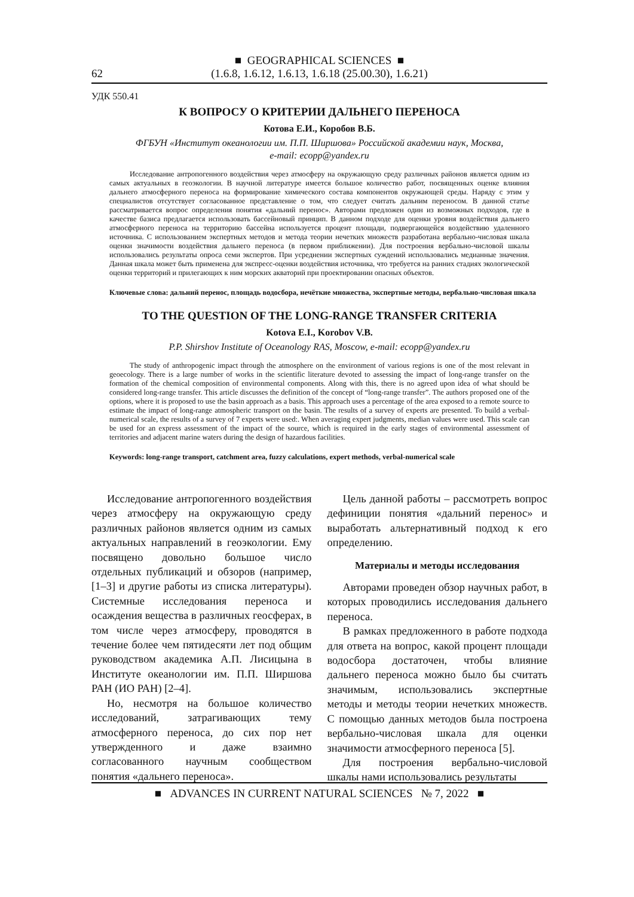62
■ GEOGRAPHICAL SCIENCES ■
(1.6.8, 1.6.12, 1.6.13, 1.6.18 (25.00.30), 1.6.21)
УДК 550.41
К ВОПРОСУ О КРИТЕРИИ ДАЛЬНЕГО ПЕРЕНОСА
Котова Е.И., Коробов В.Б.
ФГБУН «Институт океанологии им. П.П. Ширшова» Российской академии наук, Москва,
e-mail: ecopp@yandex.ru
Исследование антропогенного воздействия через атмосферу на окружающую среду различных районов является одним из самых актуальных в геоэкологии. В научной литературе имеется большое количество работ, посвященных оценке влияния дальнего атмосферного переноса на формирование химического состава компонентов окружающей среды. Наряду с этим у специалистов отсутствует согласованное представление о том, что следует считать дальним переносом. В данной статье рассматривается вопрос определения понятия «дальний перенос». Авторами предложен один из возможных подходов, где в качестве базиса предлагается использовать бассейновый принцип. В данном подходе для оценки уровня воздействия дальнего атмосферного переноса на территорию бассейна используется процент площади, подвергающейся воздействию удаленного источника. С использованием экспертных методов и метода теории нечетких множеств разработана вербально-числовая шкала оценки значимости воздействия дальнего переноса (в первом приближении). Для построения вербально-числовой шкалы использовались результаты опроса семи экспертов. При усреднении экспертных суждений использовались медианные значения. Данная шкала может быть применена для экспресс-оценки воздействия источника, что требуется на ранних стадиях экологической оценки территорий и прилегающих к ним морских акваторий при проектировании опасных объектов.
Ключевые слова: дальний перенос, площадь водосбора, нечёткие множества, экспертные методы, вербально-числовая шкала
TO THE QUESTION OF THE LONG-RANGE TRANSFER CRITERIA
Kotova E.I., Korobov V.B.
P.P. Shirshov Institute of Oceanology RAS, Moscow, e-mail: ecopp@yandex.ru
The study of anthropogenic impact through the atmosphere on the environment of various regions is one of the most relevant in geoecology. There is a large number of works in the scientific literature devoted to assessing the impact of long-range transfer on the formation of the chemical composition of environmental components. Along with this, there is no agreed upon idea of what should be considered long-range transfer. This article discusses the definition of the concept of “long-range transfer”. The authors proposed one of the options, where it is proposed to use the basin approach as a basis. This approach uses a percentage of the area exposed to a remote source to estimate the impact of long-range atmospheric transport on the basin. The results of a survey of experts are presented. To build a verbal-numerical scale, the results of a survey of 7 experts were used:. When averaging expert judgments, median values were used. This scale can be used for an express assessment of the impact of the source, which is required in the early stages of environmental assessment of territories and adjacent marine waters during the design of hazardous facilities.
Keywords: long-range transport, catchment area, fuzzy calculations, expert methods, verbal-numerical scale
Исследование антропогенного воздействия через атмосферу на окружающую среду различных районов является одним из самых актуальных направлений в геоэкологии. Ему посвящено довольно большое число отдельных публикаций и обзоров (например, [1–3] и другие работы из списка литературы). Системные исследования переноса и осаждения вещества в различных геосферах, в том числе через атмосферу, проводятся в течение более чем пятидесяти лет под общим руководством академика А.П. Лисицына в Институте океанологии им. П.П. Ширшова РАН (ИО РАН) [2–4].
Но, несмотря на большое количество исследований, затрагивающих тему атмосферного переноса, до сих пор нет утвержденного и даже взаимно согласованного научным сообществом понятия «дальнего переноса».
Цель данной работы – рассмотреть вопрос дефиниции понятия «дальний перенос» и выработать альтернативный подход к его определению.
Материалы и методы исследования
Авторами проведен обзор научных работ, в которых проводились исследования дальнего переноса.
В рамках предложенного в работе подхода для ответа на вопрос, какой процент площади водосбора достаточен, чтобы влияние дальнего переноса можно было бы считать значимым, использовались экспертные методы и методы теории нечетких множеств. С помощью данных методов была построена вербально-числовая шкала для оценки значимости атмосферного переноса [5].
Для построения вербально-числовой шкалы нами использовались результаты
■ ADVANCES IN CURRENT NATURAL SCIENCES № 7, 2022 ■